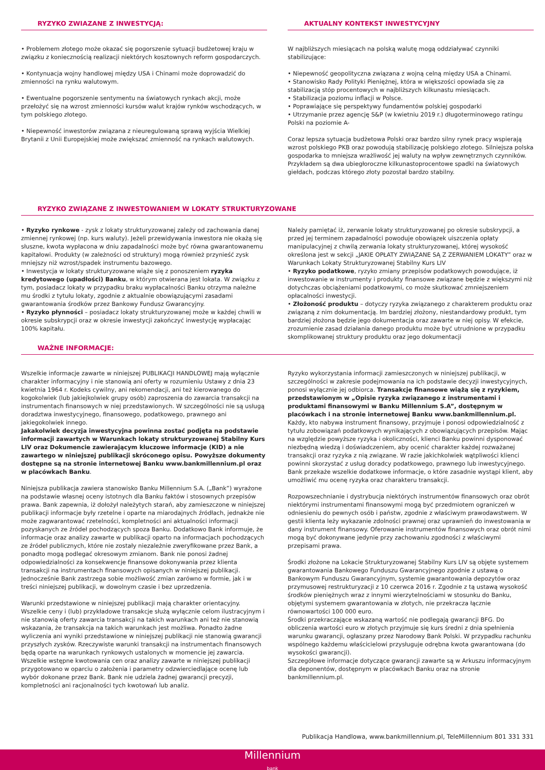RYZYKO ZWIAZANE Z INWESTYCJĄ:
• Problemem złotego może okazać się pogorszenie sytuacji budżetowej kraju w związku z koniecznością realizacji niektórych kosztownych reform gospodarczych.
• Kontynuacja wojny handlowej między USA i Chinami może doprowadzić do zmienności na rynku walutowym.
• Ewentualne pogorszenie sentymentu na światowych rynkach akcji, może przełożyć się na wzrost zmienności kursów walut krajów rynków wschodzących, w tym polskiego złotego.
• Niepewność inwestorów związana z nieuregulowaną sprawą wyjścia Wielkiej Brytanii z Unii Europejskiej może zwiększać zmienność na rynkach walutowych.
AKTUALNY KONTEKST INWESTYCYJNY
W najbliższych miesiącach na polską walutę mogą oddziaływać czynniki stabilizujące:
• Niepewność geopolityczna związana z wojną celną między USA a Chinami.
• Stanowisko Rady Polityki Pieniężnej, która w większości opowiada się za stabilizacją stóp procentowych w najbliższych kilkunastu miesiącach.
• Stabilizacja poziomu inflacji w Polsce.
• Poprawiające się perspektywy fundamentów polskiej gospodarki
• Utrzymanie przez agencję S&P (w kwietniu 2019 r.) długoterminowego ratingu Polski na poziomie A-
Coraz lepsza sytuacja budżetowa Polski oraz bardzo silny rynek pracy wspierają wzrost polskiego PKB oraz powodują stabilizację polskiego złotego. Silniejsza polska gospodarka to mniejsza wrażliwość jej waluty na wpływ zewnętrznych czynników. Przykładem są dwa ubiegłoroczne kilkunastoprocentowe spadki na światowych giełdach, podczas którego złoty pozostał bardzo stabilny.
RYZYKO ZWIĄZANE Z INWESTOWANIEM W LOKATY STRUKTURYZOWANE
• Ryzyko rynkowe - zysk z lokaty strukturyzowanej zależy od zachowania danej zmiennej rynkowej (np. kurs waluty). Jeżeli przewidywania inwestora nie okażą się słuszne, kwota wypłacona w dniu zapadalności może być równa gwarantowanemu kapitałowi. Produkty (w zależności od struktury) mogą również przynieść zysk mniejszy niż wzrost/spadek instrumentu bazowego.
• Inwestycja w lokaty strukturyzowane wiąże się z ponoszeniem ryzyka kredytowego (upadłości) Banku, w którym otwierana jest lokata. W związku z tym, posiadacz lokaty w przypadku braku wypłacalności Banku otrzyma należne mu środki z tytułu lokaty, zgodnie z aktualnie obowiązującymi zasadami gwarantowania środków przez Bankowy Fundusz Gwarancyjny.
• Ryzyko płynności – posiadacz lokaty strukturyzowanej może w każdej chwili w okresie subskrypcji oraz w okresie inwestycji zakończyć inwestycję wypłacając 100% kapitału.
Należy pamiętać iż, zerwanie lokaty strukturyzowanej po okresie subskrypcji, a przed jej terminem zapadalności powoduje obowiązek uiszczenia opłaty manipulacyjnej z chwilą zerwania lokaty strukturyzowanej, której wysokość określona jest w sekcji „JAKIE OPŁATY ZWIĄZANE SĄ Z ZERWANIEM LOKATY” oraz w Warunkach Lokaty Strukturyzowanej Stabilny Kurs LIV
• Ryzyko podatkowe, ryzyko zmiany przepisów podatkowych powodujące, iż inwestowanie w instrumenty i produkty finansowe związane będzie z większymi niż dotychczas obciążeniami podatkowymi, co może skutkować zmniejszeniem opłacalności inwestycji.
• Złożoność produktu – dotyczy ryzyka związanego z charakterem produktu oraz związaną z nim dokumentacją. Im bardziej złożony, niestandardowy produkt, tym bardziej złożona będzie jego dokumentacja oraz zawarte w niej opisy. W efekcie, zrozumienie zasad działania danego produktu może być utrudnione w przypadku skomplikowanej struktury produktu oraz jego dokumentacji
WAŻNE INFORMACJE:
Wszelkie informacje zawarte w niniejszej PUBLIKACJI HANDLOWEJ mają wyłącznie charakter informacyjny i nie stanowią ani oferty w rozumieniu Ustawy z dnia 23 kwietnia 1964 r. Kodeks cywilny, ani rekomendacji, ani też kierowanego do kogokolwiek (lub jakiejkolwiek grupy osób) zaproszenia do zawarcia transakcji na instrumentach finansowych w niej przedstawionych. W szczególności nie są usługą doradztwa inwestycyjnego, finansowego, podatkowego, prawnego ani jakiegokolwiek innego.
Jakakolwiek decyzja inwestycyjna powinna zostać podjęta na podstawie informacji zawartych w Warunkach lokaty strukturyzowanej Stabilny Kurs LIV oraz Dokumencie zawierającym kluczowe informacje (KID) a nie zawartego w niniejszej publikacji skróconego opisu. Powyższe dokumenty dostępne są na stronie internetowej Banku www.bankmillennium.pl oraz w placówkach Banku.
Niniejsza publikacja zawiera stanowisko Banku Millennium S.A. („Bank”) wyrażone na podstawie własnej oceny istotnych dla Banku faktów i stosownych przepisów prawa. Bank zapewnia, iż dołożył należytych starań, aby zamieszczone w niniejszej publikacji informacje były rzetelne i oparte na miarodajnych źródłach, jednakże nie może zagwarantować rzetelności, kompletności ani aktualności informacji pozyskanych ze źródeł pochodzących spoza Banku. Dodatkowo Bank informuje, że informacje oraz analizy zawarte w publikacji oparto na informacjach pochodzących ze źródeł publicznych, które nie zostały niezależnie zweryfikowane przez Bank, a ponadto mogą podlegać okresowym zmianom. Bank nie ponosi żadnej odpowiedzialności za konsekwencje finansowe dokonywania przez klienta transakcji na instrumentach finansowych opisanych w niniejszej publikacji. Jednocześnie Bank zastrzega sobie możliwość zmian zarówno w formie, jak i w treści niniejszej publikacji, w dowolnym czasie i bez uprzedzenia.
Warunki przedstawione w niniejszej publikacji mają charakter orientacyjny. Wszelkie ceny i (lub) przykładowe transakcje służą wyłącznie celom ilustracyjnym i nie stanowią oferty zawarcia transakcji na takich warunkach ani też nie stanowią wskazania, że transakcja na takich warunkach jest możliwa. Ponadto żadne wyliczenia ani wyniki przedstawione w niniejszej publikacji nie stanowią gwarancji przyszłych zysków. Rzeczywiste warunki transakcji na instrumentach finansowych będą oparte na warunkach rynkowych ustalonych w momencie jej zawarcia. Wszelkie wstępne kwotowania cen oraz analizy zawarte w niniejszej publikacji przygotowano w oparciu o założenia i parametry odzwierciedlające ocenę lub wybór dokonane przez Bank. Bank nie udziela żadnej gwarancji precyzji, kompletności ani racjonalności tych kwotowań lub analiz.
Ryzyko wykorzystania informacji zamieszczonych w niniejszej publikacji, w szczególności w zakresie podejmowania na ich podstawie decyzji inwestycyjnych, ponosi wyłącznie jej odbiorca. Transakcje finansowe wiążą się z ryzykiem, przedstawionym w „Opisie ryzyka związanego z instrumentami i produktami finansowymi w Banku Millennium S.A”, dostępnym w placówkach i na stronie internetowej Banku www.bankmillennium.pl. Każdy, kto nabywa instrument finansowy, przyjmuje i ponosi odpowiedzialność z tytułu zobowiązań podatkowych wynikających z obowiązujących przepisów. Mając na względzie powyższe ryzyka i okoliczności, klienci Banku powinni dysponować niezbędną wiedzą i doświadczeniem, aby ocenić charakter każdej rozważanej transakcji oraz ryzyka z nią związane. W razie jakichkolwiek wątpliwości klienci powinni skorzystać z usług doradcy podatkowego, prawnego lub inwestycyjnego. Bank przekaże wszelkie dodatkowe informacje, o które zasadnie wystąpi klient, aby umożliwić mu ocenę ryzyka oraz charakteru transakcji.
Rozpowszechnianie i dystrybucja niektórych instrumentów finansowych oraz obrót niektórymi instrumentami finansowymi mogą być przedmiotem ograniczeń w odniesieniu do pewnych osób i państw, zgodnie z właściwym prawodawstwem. W gestii klienta leży wykazanie zdolności prawnej oraz uprawnień do inwestowania w dany instrument finansowy. Oferowanie instrumentów finansowych oraz obrót nimi mogą być dokonywane jedynie przy zachowaniu zgodności z właściwymi przepisami prawa.
Środki złożone na Lokacie Strukturyzowanej Stabilny Kurs LIV są objęte systemem gwarantowania Bankowego Funduszu Gwarancyjnego zgodnie z ustawą o Bankowym Funduszu Gwarancyjnym, systemie gwarantowania depozytów oraz przymusowej restrukturyzacji z 10 czerwca 2016 r. Zgodnie z tą ustawą wysokość środków pieniężnych wraz z innymi wierzytelnościami w stosunku do Banku, objętymi systemem gwarantowania w złotych, nie przekracza łącznie równowartości 100 000 euro.
Środki przekraczające wskazaną wartość nie podlegają gwarancji BFG. Do obliczenia wartości euro w złotych przyjmuje się kurs średni z dnia spełnienia warunku gwarancji, ogłaszany przez Narodowy Bank Polski. W przypadku rachunku wspólnego każdemu właścicielowi przysługuje odrębna kwota gwarantowana (do wysokości gwarancji).
Szczegółowe informacje dotyczące gwarancji zawarte są w Arkuszu informacyjnym dla deponentów, dostępnym w placówkach Banku oraz na stronie bankmillennium.pl.
Publikacja Handlowa, www.bankmillennium.pl, TeleMillennium 801 331 331
Millennium
bank